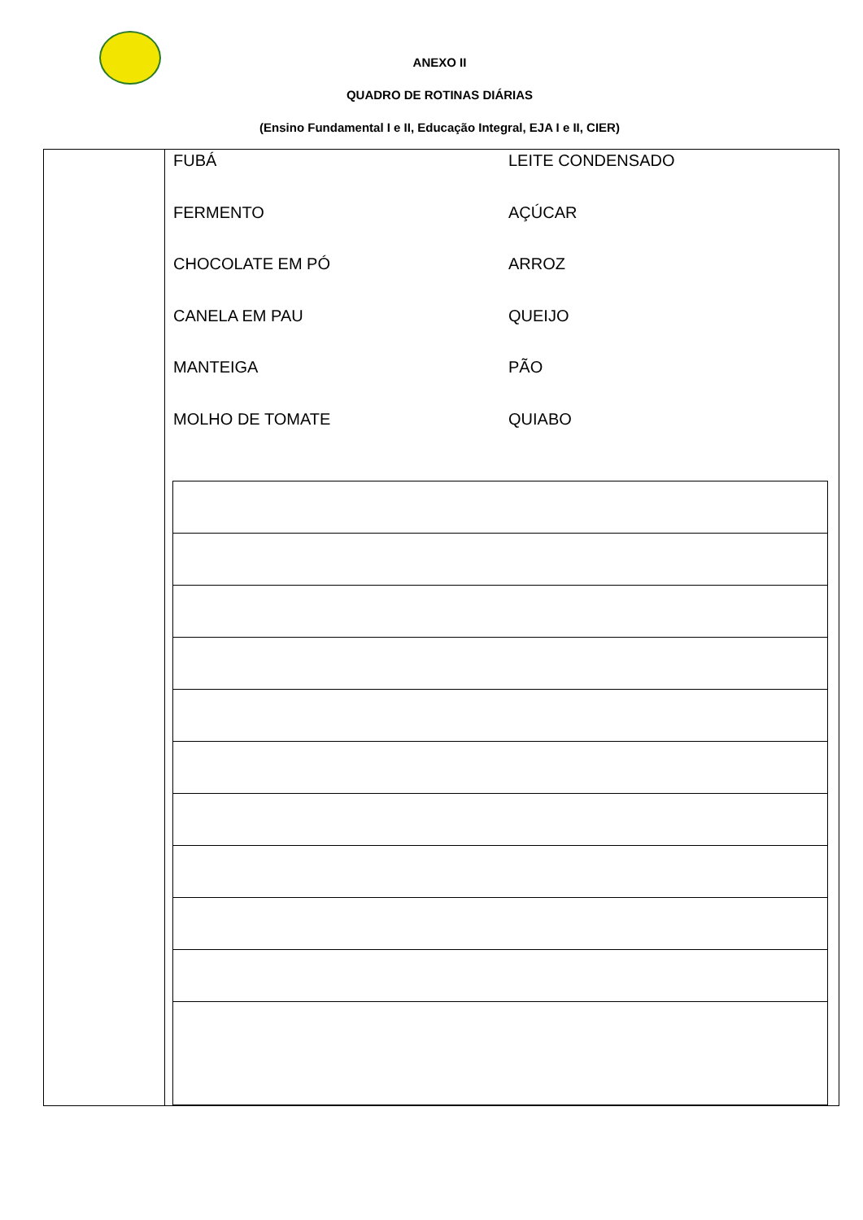ANEXO II
QUADRO DE ROTINAS DIÁRIAS
(Ensino Fundamental I e II, Educação Integral, EJA I e II, CIER)
| | FUBÁ LEITE CONDENSADO FERMENTO AÇÚCAR CHOCOLATE EM PÓ ARROZ CANELA EM PAU QUEIJO MANTEIGA PÃO MOLHO DE TOMATE QUIABO |